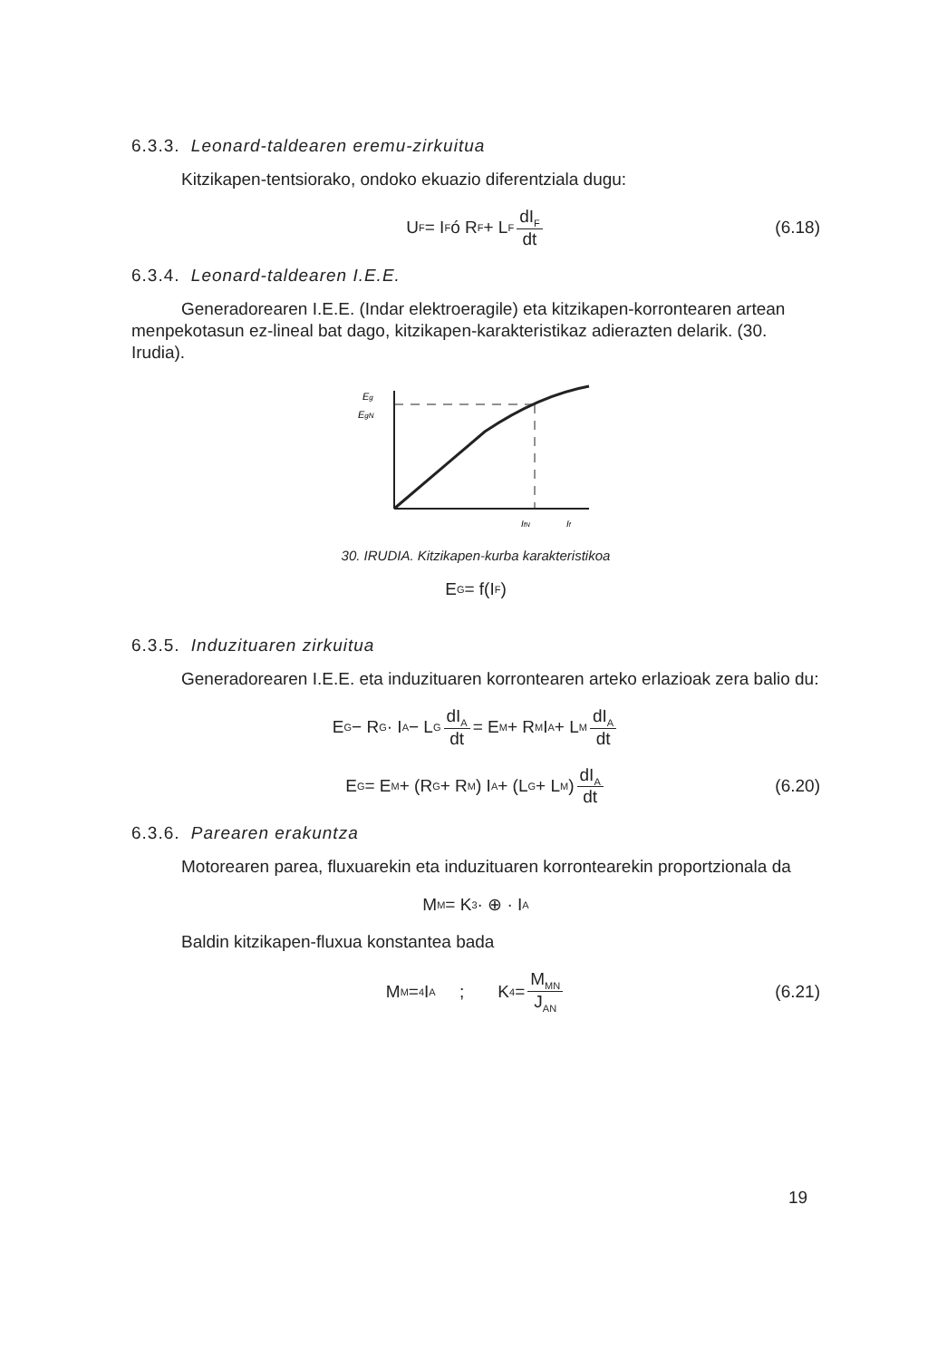6.3.3. Leonard-taldearen eremu-zirkuitua
Kitzikapen-tentsiorako, ondoko ekuazio diferentziala dugu:
U<sub>F</sub> = I<sub>F</sub> ó R<sub>F</sub> + L<sub>F</sub> dI<sub>F</sub> dt (6.18)
6.3.4. Leonard-taldearen I.E.E.
Generadorearen I.E.E. (Indar elektroeragile) eta kitzikapen-korrontearen artean menpekotasun ez-lineal bat dago, kitzikapen-karakteristikaz adierazten delarik. (30. Irudia).
Eg
EgN
IfN
If
30. IRUDIA. Kitzikapen-kurba karakteristikoa
E<sub>G</sub> = f(I<sub>F</sub>)
6.3.5. Induzituaren zirkuitua
Generadorearen I.E.E. eta induzituaren korrontearen arteko erlazioak zera balio du:
E<sub>G</sub> − R<sub>G</sub> · I<sub>A</sub> − L<sub>G</sub> dI<sub>A</sub> dt = E<sub>M</sub> + R<sub>M</sub> I<sub>A</sub> + L<sub>M</sub> dI<sub>A</sub> dt
E<sub>G</sub> = E<sub>M</sub> + (R<sub>G</sub> + R<sub>M</sub>) I<sub>A</sub> + (L<sub>G</sub> + L<sub>M</sub>) dI<sub>A</sub> dt (6.20)
6.3.6. Parearen erakuntza
Motorearen parea, fluxuarekin eta induzituaren korrontearekin proportzionala da
M<sub>M</sub> = K<sub>3</sub> · ⊕ · I<sub>A</sub>
Baldin kitzikapen-fluxua konstantea bada
M<sub>M</sub> =<sub>4</sub> I<sub>A</sub> ; K<sub>4</sub> = M<sub>MN</sub> J<sub>AN</sub> (6.21)
19